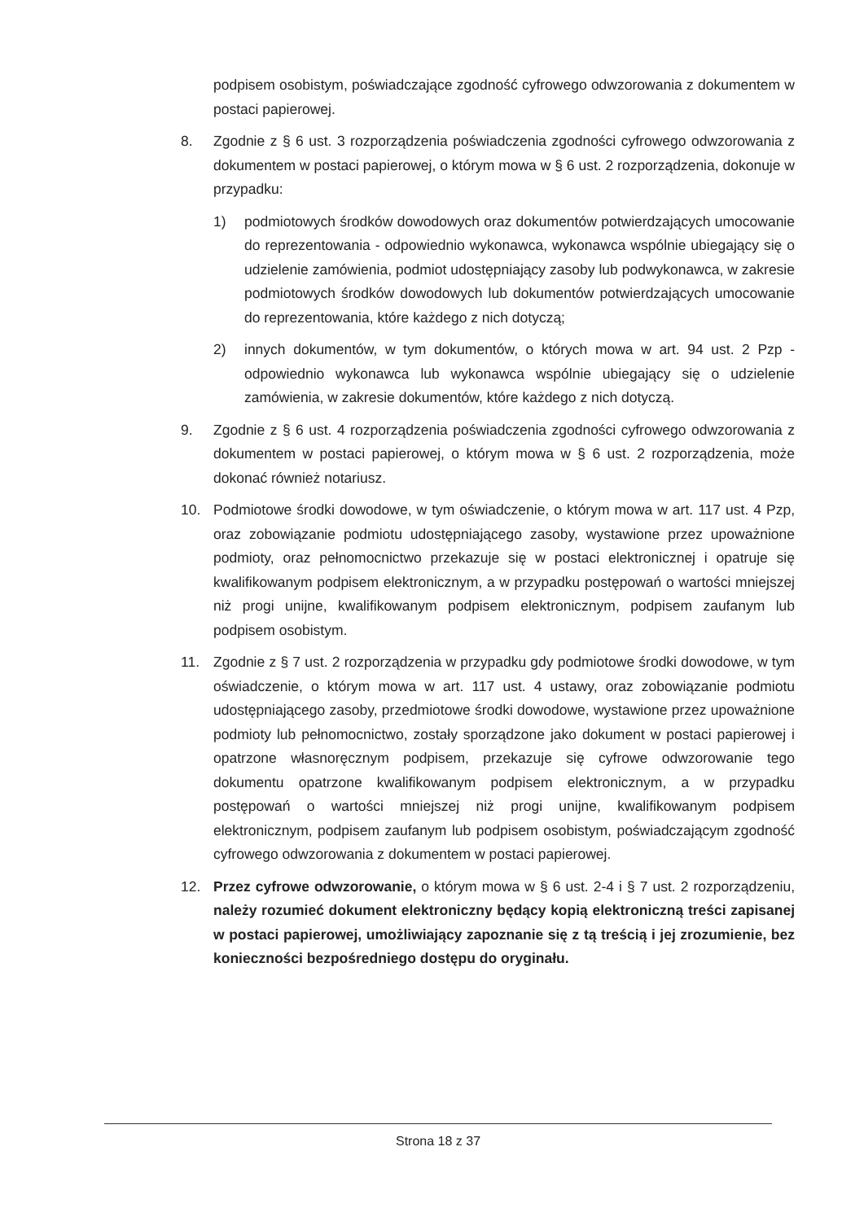podpisem osobistym, poświadczające zgodność cyfrowego odwzorowania z dokumentem w postaci papierowej.
8. Zgodnie z § 6 ust. 3 rozporządzenia poświadczenia zgodności cyfrowego odwzorowania z dokumentem w postaci papierowej, o którym mowa w § 6 ust. 2 rozporządzenia, dokonuje w przypadku:
1) podmiotowych środków dowodowych oraz dokumentów potwierdzających umocowanie do reprezentowania - odpowiednio wykonawca, wykonawca wspólnie ubiegający się o udzielenie zamówienia, podmiot udostępniający zasoby lub podwykonawca, w zakresie podmiotowych środków dowodowych lub dokumentów potwierdzających umocowanie do reprezentowania, które każdego z nich dotyczą;
2) innych dokumentów, w tym dokumentów, o których mowa w art. 94 ust. 2 Pzp - odpowiednio wykonawca lub wykonawca wspólnie ubiegający się o udzielenie zamówienia, w zakresie dokumentów, które każdego z nich dotyczą.
9. Zgodnie z § 6 ust. 4 rozporządzenia poświadczenia zgodności cyfrowego odwzorowania z dokumentem w postaci papierowej, o którym mowa w § 6 ust. 2 rozporządzenia, może dokonać również notariusz.
10. Podmiotowe środki dowodowe, w tym oświadczenie, o którym mowa w art. 117 ust. 4 Pzp, oraz zobowiązanie podmiotu udostępniającego zasoby, wystawione przez upoważnione podmioty, oraz pełnomocnictwo przekazuje się w postaci elektronicznej i opatruje się kwalifikowanym podpisem elektronicznym, a w przypadku postępowań o wartości mniejszej niż progi unijne, kwalifikowanym podpisem elektronicznym, podpisem zaufanym lub podpisem osobistym.
11. Zgodnie z § 7 ust. 2 rozporządzenia w przypadku gdy podmiotowe środki dowodowe, w tym oświadczenie, o którym mowa w art. 117 ust. 4 ustawy, oraz zobowiązanie podmiotu udostępniającego zasoby, przedmiotowe środki dowodowe, wystawione przez upoważnione podmioty lub pełnomocnictwo, zostały sporządzone jako dokument w postaci papierowej i opatrzone własnoręcznym podpisem, przekazuje się cyfrowe odwzorowanie tego dokumentu opatrzone kwalifikowanym podpisem elektronicznym, a w przypadku postępowań o wartości mniejszej niż progi unijne, kwalifikowanym podpisem elektronicznym, podpisem zaufanym lub podpisem osobistym, poświadczającym zgodność cyfrowego odwzorowania z dokumentem w postaci papierowej.
12. Przez cyfrowe odwzorowanie, o którym mowa w § 6 ust. 2-4 i § 7 ust. 2 rozporządzeniu, należy rozumieć dokument elektroniczny będący kopią elektroniczną treści zapisanej w postaci papierowej, umożliwiający zapoznanie się z tą treścią i jej zrozumienie, bez konieczności bezpośredniego dostępu do oryginału.
Strona 18 z 37